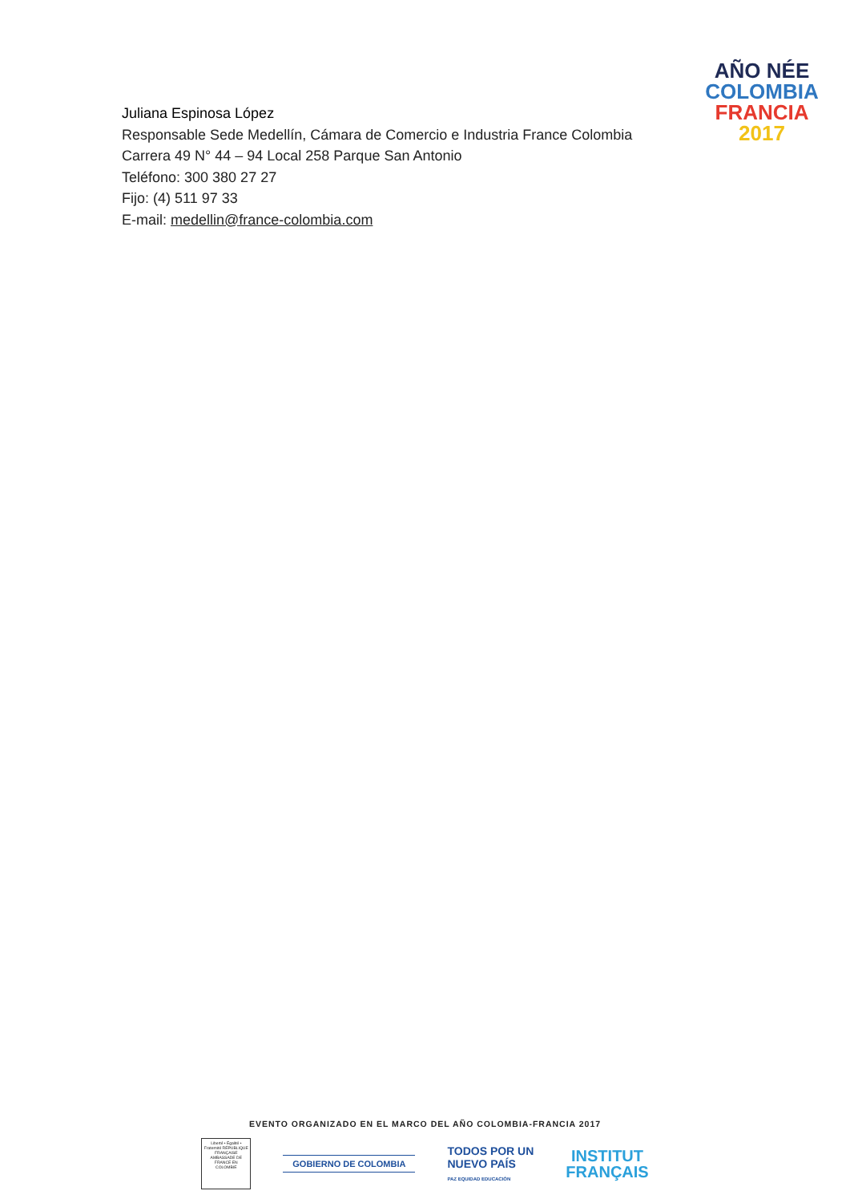AÑO NÉE
COLOMBIA
FRANCIA
2017
Juliana Espinosa López
Responsable Sede Medellín, Cámara de Comercio e Industria France Colombia
Carrera 49 N° 44 – 94 Local 258 Parque San Antonio
Teléfono: 300 380 27 27
Fijo: (4) 511 97 33
E-mail: medellin@france-colombia.com
EVENTO ORGANIZADO EN EL MARCO DEL AÑO COLOMBIA-FRANCIA 2017
Liberté • Égalité • Fraternité RÉPUBLIQUE FRANÇAISE AMBASSADE DE FRANCE EN COLOMBIE
GOBIERNO DE COLOMBIA
TODOS POR UN
NUEVO PAÍS
PAZ EQUIDAD EDUCACIÓN
INSTITUT
FRANÇAIS